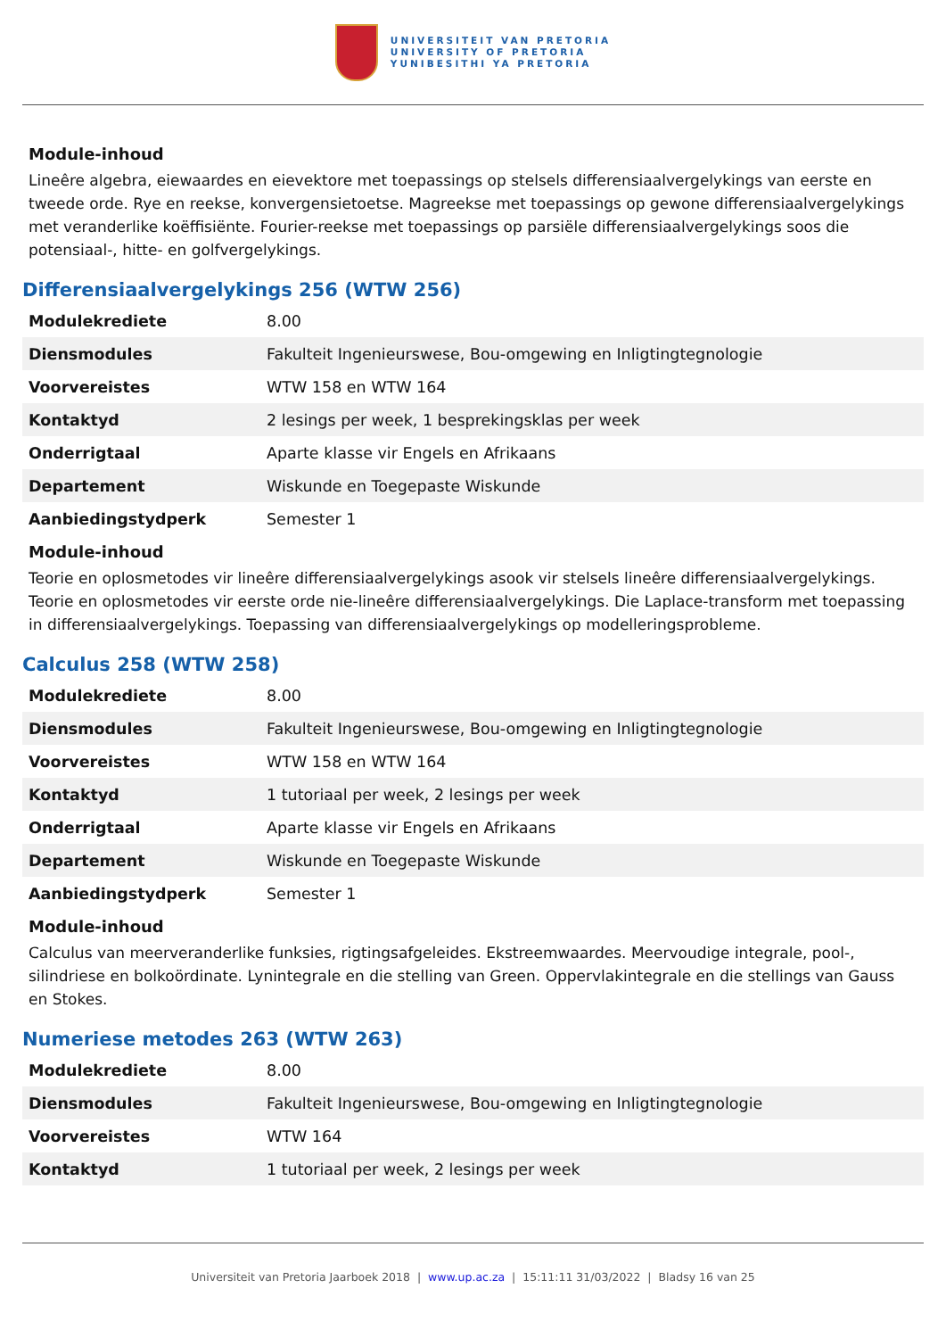UNIVERSITEIT VAN PRETORIA
UNIVERSITY OF PRETORIA
YUNIBESITHI YA PRETORIA
Module-inhoud
Lineêre algebra, eiewaardes en eievektore met toepassings op stelsels differensiaalvergelykings van eerste en tweede orde. Rye en reekse, konvergensietoetse. Magreekse met toepassings op gewone differensiaalvergelykings met veranderlike koëffisiënte. Fourier-reekse met toepassings op parsiële differensiaalvergelykings soos die potensiaal-, hitte- en golfvergelykings.
Differensiaalvergelykings 256 (WTW 256)
| Modulekrediete | 8.00 |
| Diensmodules | Fakulteit Ingenieurswese, Bou-omgewing en Inligtingtegnologie |
| Voorvereistes | WTW 158 en WTW 164 |
| Kontaktyd | 2 lesings per week, 1 besprekingsklas per week |
| Onderrigtaal | Aparte klasse vir Engels en Afrikaans |
| Departement | Wiskunde en Toegepaste Wiskunde |
| Aanbiedingstydperk | Semester 1 |
Module-inhoud
Teorie en oplosmetodes vir lineêre differensiaalvergelykings asook vir stelsels lineêre differensiaalvergelykings. Teorie en oplosmetodes vir eerste orde nie-lineêre differensiaalvergelykings. Die Laplace-transform met toepassing in differensiaalvergelykings. Toepassing van differensiaalvergelykings op modelleringsprobleme.
Calculus 258 (WTW 258)
| Modulekrediete | 8.00 |
| Diensmodules | Fakulteit Ingenieurswese, Bou-omgewing en Inligtingtegnologie |
| Voorvereistes | WTW 158 en WTW 164 |
| Kontaktyd | 1 tutoriaal per week, 2 lesings per week |
| Onderrigtaal | Aparte klasse vir Engels en Afrikaans |
| Departement | Wiskunde en Toegepaste Wiskunde |
| Aanbiedingstydperk | Semester 1 |
Module-inhoud
Calculus van meerveranderlike funksies, rigtingsafgeleides. Ekstreemwaardes. Meervoudige integrale, pool-, silindriese en bolkoördinate. Lynintegrale en die stelling van Green. Oppervlakintegrale en die stellings van Gauss en Stokes.
Numeriese metodes 263 (WTW 263)
| Modulekrediete | 8.00 |
| Diensmodules | Fakulteit Ingenieurswese, Bou-omgewing en Inligtingtegnologie |
| Voorvereistes | WTW 164 |
| Kontaktyd | 1 tutoriaal per week, 2 lesings per week |
Universiteit van Pretoria Jaarboek 2018 | www.up.ac.za | 15:11:11 31/03/2022 | Bladsy 16 van 25